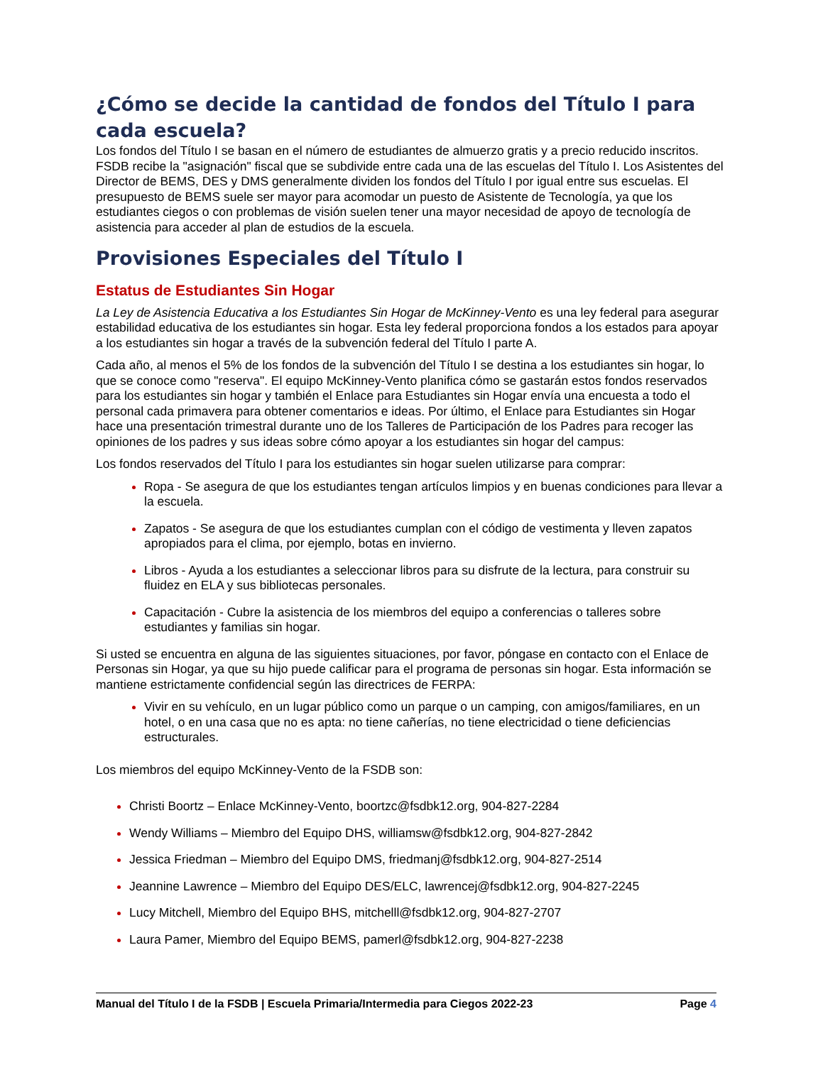¿Cómo se decide la cantidad de fondos del Título I para cada escuela?
Los fondos del Título I se basan en el número de estudiantes de almuerzo gratis y a precio reducido inscritos. FSDB recibe la "asignación" fiscal que se subdivide entre cada una de las escuelas del Título I. Los Asistentes del Director de BEMS, DES y DMS generalmente dividen los fondos del Título I por igual entre sus escuelas. El presupuesto de BEMS suele ser mayor para acomodar un puesto de Asistente de Tecnología, ya que los estudiantes ciegos o con problemas de visión suelen tener una mayor necesidad de apoyo de tecnología de asistencia para acceder al plan de estudios de la escuela.
Provisiones Especiales del Título I
Estatus de Estudiantes Sin Hogar
La Ley de Asistencia Educativa a los Estudiantes Sin Hogar de McKinney-Vento es una ley federal para asegurar estabilidad educativa de los estudiantes sin hogar. Esta ley federal proporciona fondos a los estados para apoyar a los estudiantes sin hogar a través de la subvención federal del Título I parte A.
Cada año, al menos el 5% de los fondos de la subvención del Título I se destina a los estudiantes sin hogar, lo que se conoce como "reserva". El equipo McKinney-Vento planifica cómo se gastarán estos fondos reservados para los estudiantes sin hogar y también el Enlace para Estudiantes sin Hogar envía una encuesta a todo el personal cada primavera para obtener comentarios e ideas. Por último, el Enlace para Estudiantes sin Hogar hace una presentación trimestral durante uno de los Talleres de Participación de los Padres para recoger las opiniones de los padres y sus ideas sobre cómo apoyar a los estudiantes sin hogar del campus:
Los fondos reservados del Título I para los estudiantes sin hogar suelen utilizarse para comprar:
Ropa - Se asegura de que los estudiantes tengan artículos limpios y en buenas condiciones para llevar a la escuela.
Zapatos - Se asegura de que los estudiantes cumplan con el código de vestimenta y lleven zapatos apropiados para el clima, por ejemplo, botas en invierno.
Libros - Ayuda a los estudiantes a seleccionar libros para su disfrute de la lectura, para construir su fluidez en ELA y sus bibliotecas personales.
Capacitación - Cubre la asistencia de los miembros del equipo a conferencias o talleres sobre estudiantes y familias sin hogar.
Si usted se encuentra en alguna de las siguientes situaciones, por favor, póngase en contacto con el Enlace de Personas sin Hogar, ya que su hijo puede calificar para el programa de personas sin hogar. Esta información se mantiene estrictamente confidencial según las directrices de FERPA:
Vivir en su vehículo, en un lugar público como un parque o un camping, con amigos/familiares, en un hotel, o en una casa que no es apta: no tiene cañerías, no tiene electricidad o tiene deficiencias estructurales.
Los miembros del equipo McKinney-Vento de la FSDB son:
Christi Boortz – Enlace McKinney-Vento, boortzc@fsdbk12.org, 904-827-2284
Wendy Williams – Miembro del Equipo DHS, williamsw@fsdbk12.org, 904-827-2842
Jessica Friedman – Miembro del Equipo DMS, friedmanj@fsdbk12.org, 904-827-2514
Jeannine Lawrence – Miembro del Equipo DES/ELC, lawrencej@fsdbk12.org, 904-827-2245
Lucy Mitchell, Miembro del Equipo BHS, mitchelll@fsdbk12.org, 904-827-2707
Laura Pamer, Miembro del Equipo BEMS, pamerl@fsdbk12.org, 904-827-2238
Manual del Título I de la FSDB | Escuela Primaria/Intermedia para Ciegos 2022-23 Page 4